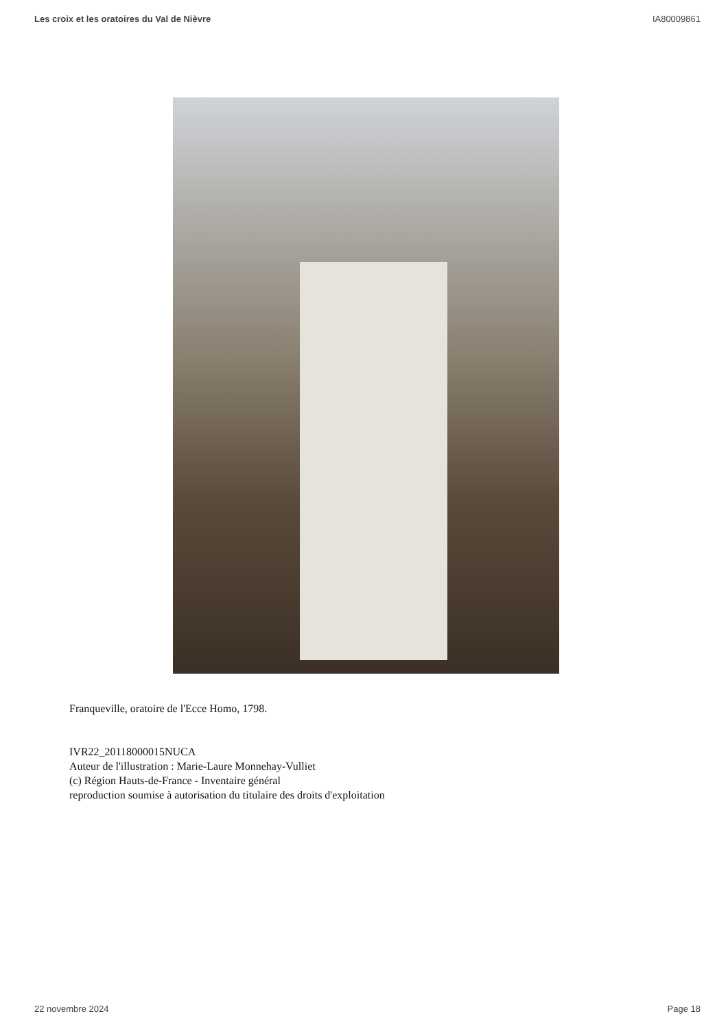Les croix et les oratoires du Val de Nièvre IA80009861
Franqueville, oratoire de l'Ecce Homo, 1798.
IVR22_20118000015NUCA
Auteur de l'illustration : Marie-Laure Monnehay-Vulliet
(c) Région Hauts-de-France - Inventaire général
reproduction soumise à autorisation du titulaire des droits d'exploitation
22 novembre 2024 Page 18